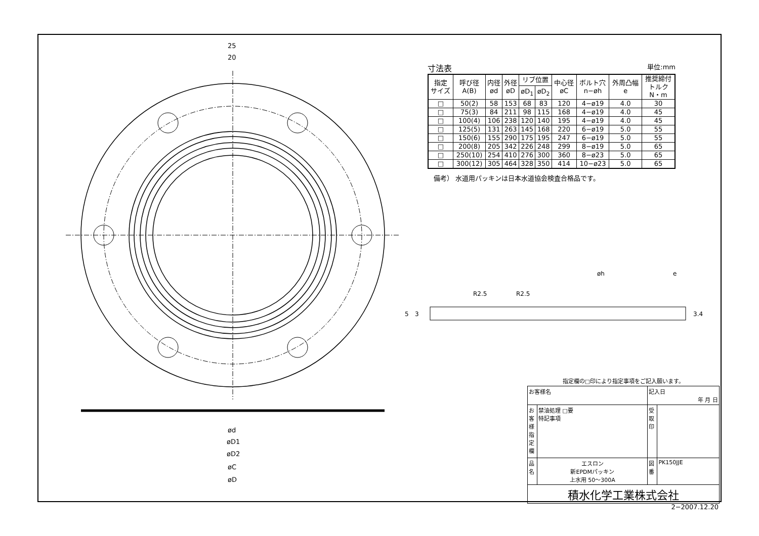25
20
ød
øD1
øD2
øC
øD
5
3
R2.5
R2.5
øh
e
3.4
寸法表 単位:mm
| 指定 サイズ | 呼び径 A(B) | 内径 ød | 外径 øD | リブ位置 | | 中心径 øC | ボルト穴 n−øh | 外周凸幅 e | 推奨締付 トルク N・m |
| --- | --- | --- | --- | --- | --- | --- | --- | --- | --- |
| | | | | øD<sub>1</sub> | øD<sub>2</sub> | | | | |
| □ | 50(2) | 58 | 153 | 68 | 83 | 120 | 4−ø19 | 4.0 | 30 |
| □ | 75(3) | 84 | 211 | 98 | 115 | 168 | 4−ø19 | 4.0 | 45 |
| □ | 100(4) | 106 | 238 | 120 | 140 | 195 | 4−ø19 | 4.0 | 45 |
| □ | 125(5) | 131 | 263 | 145 | 168 | 220 | 6−ø19 | 5.0 | 55 |
| □ | 150(6) | 155 | 290 | 175 | 195 | 247 | 6−ø19 | 5.0 | 55 |
| □ | 200(8) | 205 | 342 | 226 | 248 | 299 | 8−ø19 | 5.0 | 65 |
| □ | 250(10) | 254 | 410 | 276 | 300 | 360 | 8−ø23 | 5.0 | 65 |
| □ | 300(12) | 305 | 464 | 328 | 350 | 414 | 10−ø23 | 5.0 | 65 |
備考） 水道用パッキンは日本水道協会検査合格品です。
指定欄の□印により指定事項をご記入願います。
| お客様名 | | 記入日 年 月 日 | |
| お客様指定欄 | 禁油処理 □要 特記事項 | 受 取 印 | |
| 品 名 | エスロン 新EPDMパッキン 上水用 50〜300A | 図 番 | PK150JJE |
| 積水化学工業株式会社 | | | |
2−2007.12.20